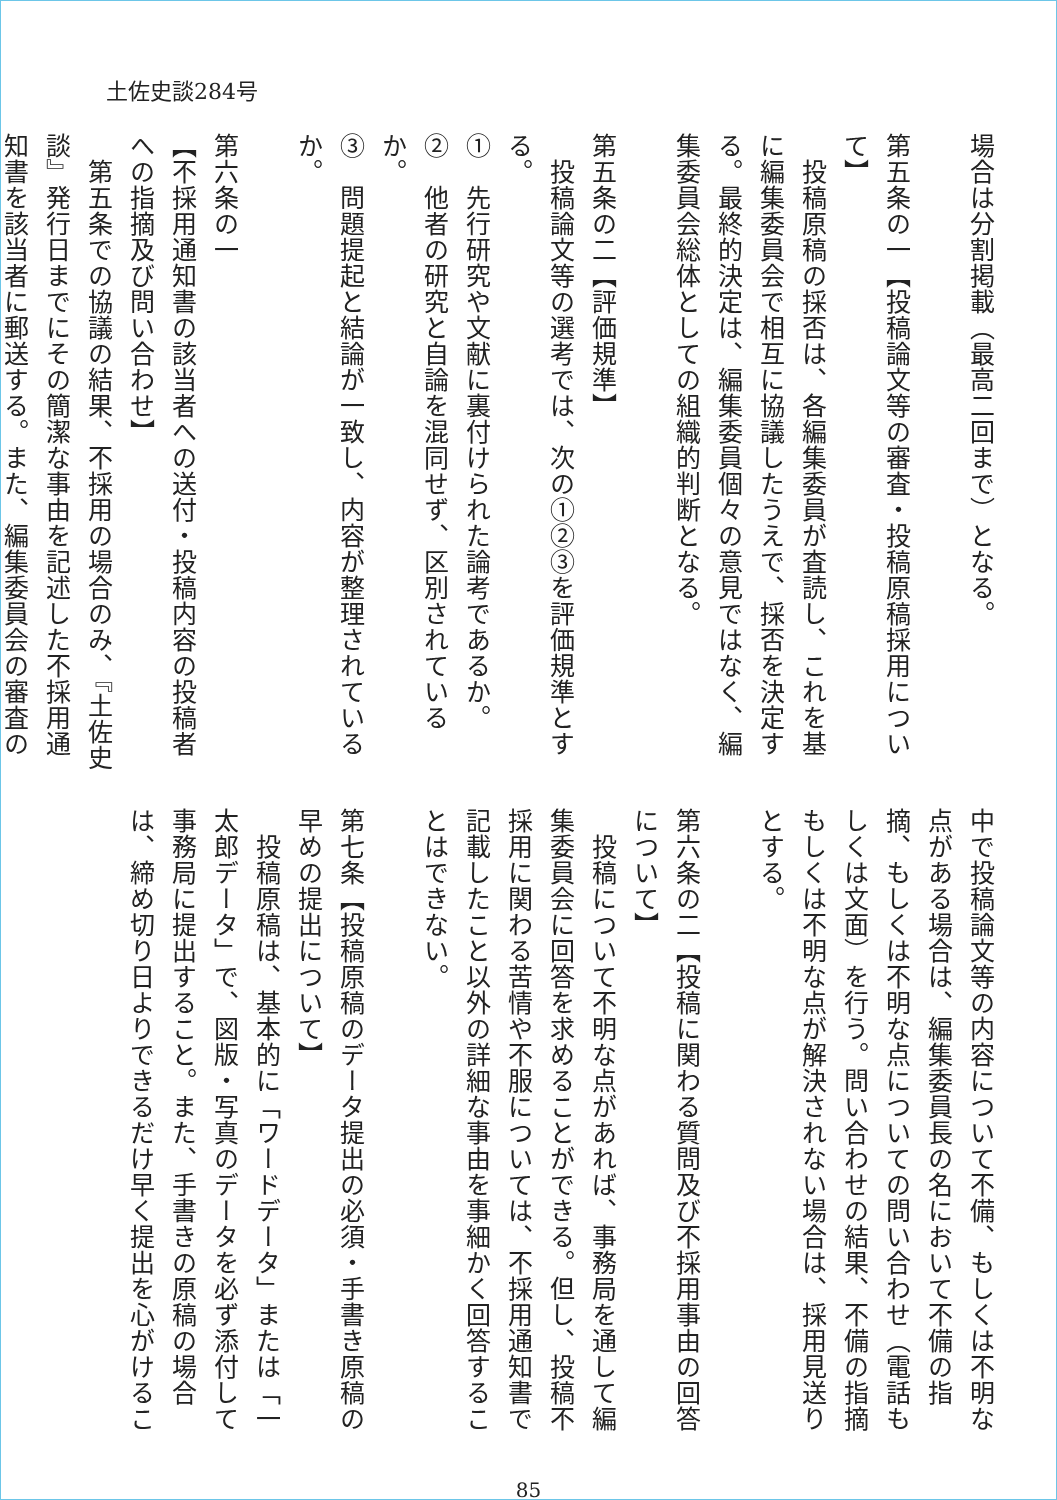土佐史談284号
場合は分割掲載（最高二回まで）となる。
第五条の一【投稿論文等の審査・投稿原稿採用について】
　投稿原稿の採否は、各編集委員が査読し、これを基
に編集委員会で相互に協議したうえで、採否を決定す
る。最終的決定は、編集委員個々の意見ではなく、編
集委員会総体としての組織的判断となる。
第五条の二【評価規準】
　投稿論文等の選考では、次の①②③を評価規準とす
る。
①　先行研究や文献に裏付けられた論考であるか。
②　他者の研究と自論を混同せず、区別されているか。
③　問題提起と結論が一致し、内容が整理されているか。
第六条の一
【不採用通知書の該当者への送付・投稿内容の投稿者
への指摘及び問い合わせ】
　第五条での協議の結果、不採用の場合のみ、『土佐史
談』発行日までにその簡潔な事由を記述した不採用通
知書を該当者に郵送する。また、編集委員会の審査の
中で投稿論文等の内容について不備、もしくは不明な
点がある場合は、編集委員長の名において不備の指
摘、もしくは不明な点についての問い合わせ（電話も
しくは文面）を行う。問い合わせの結果、不備の指摘
もしくは不明な点が解決されない場合は、採用見送り
とする。
第六条の二【投稿に関わる質問及び不採用事由の回答
について】
　投稿について不明な点があれば、事務局を通して編
集委員会に回答を求めることができる。但し、投稿不
採用に関わる苦情や不服については、不採用通知書で
記載したこと以外の詳細な事由を事細かく回答するこ
とはできない。
第七条【投稿原稿のデータ提出の必須・手書き原稿の
早めの提出について】
　投稿原稿は、基本的に「ワードデータ」または「一
太郎データ」で、図版・写真のデータを必ず添付して
事務局に提出すること。また、手書きの原稿の場合
は、締め切り日よりできるだけ早く提出を心がけるこ
85